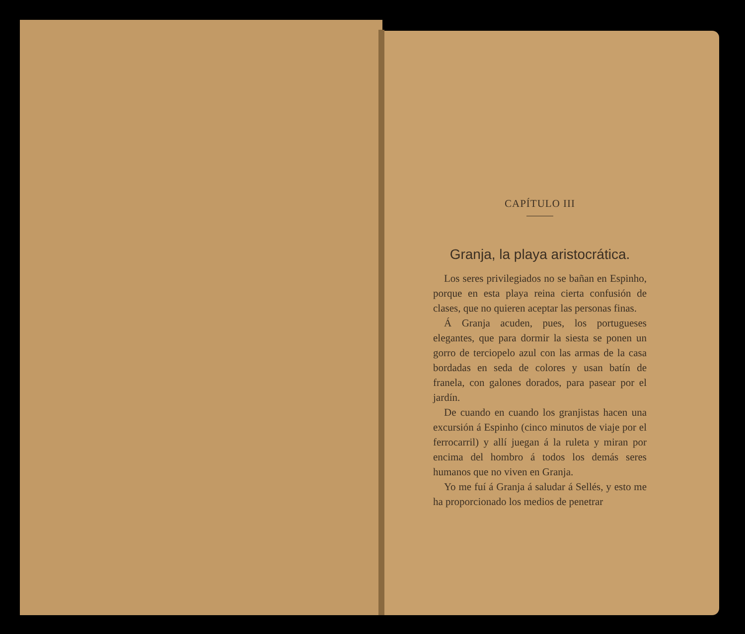CAPÍTULO III
Granja, la playa aristocrática.
Los seres privilegiados no se bañan en Espinho, porque en esta playa reina cierta confusión de clases, que no quieren aceptar las personas finas.
Á Granja acuden, pues, los portugueses elegantes, que para dormir la siesta se ponen un gorro de terciopelo azul con las armas de la casa bordadas en seda de colores y usan batín de franela, con galones dorados, para pasear por el jardín.
De cuando en cuando los granjistas hacen una excursión á Espinho (cinco minutos de viaje por el ferrocarril) y allí juegan á la ruleta y miran por encima del hombro á todos los demás seres humanos que no viven en Granja.
Yo me fuí á Granja á saludar á Sellés, y esto me ha proporcionado los medios de penetrar